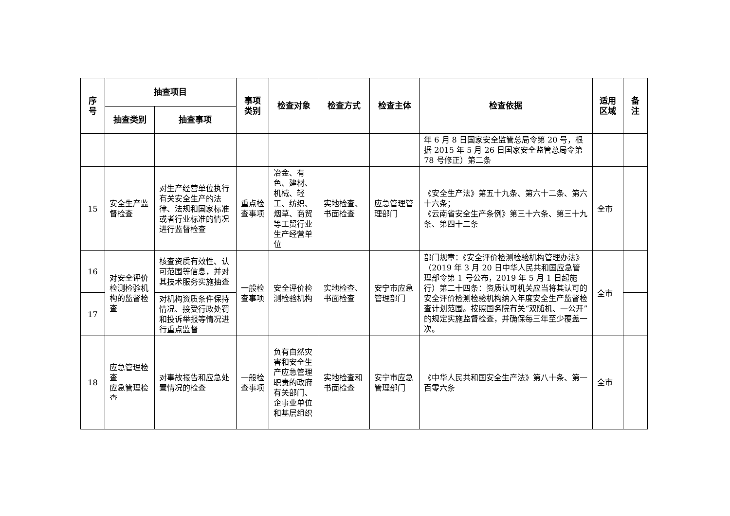| 序 号 | 抽查项目 | | 事项 类别 | 检查对象 | 检查方式 | 检查主体 | 检查依据 | 适用 区域 | 备 注 |
| --- | --- | --- | --- | --- | --- | --- | --- | --- | --- |
| | 抽查类别 | 抽查事项 | | | | | | | |
| | | | | | | | 年 6 月 8 日国家安全监管总局令第 20 号，根据 2015 年 5 月 26 日国家安全监管总局令第 78 号修正）第二条 | | |
| 15 | 安全生产监督检查 | 对生产经营单位执行有关安全生产的法律、法规和国家标准或者行业标准的情况进行监督检查 | 重点检查事项 | 冶金、有色、建材、机械、轻工、纺织、烟草、商贸等工贸行业生产经营单位 | 实地检查、书面检查 | 应急管理管理部门 | 《安全生产法》第五十九条、第六十二条、第六十六条； 《云南省安全生产条例》第三十六条、第三十九条、第四十二条 | 全市 | |
| 16 | 对安全评价检测检验机构的监督检查 | 核查资质有效性、认可范围等信息，并对其技术服务实施抽查 | 一般检查事项 | 安全评价检测检验机构 | 实地检查、书面检查 | 安宁市应急管理部门 | 部门规章：《安全评价检测检验机构管理办法》（2019 年 3 月 20 日中华人民共和国应急管理部令第 1 号公布，2019 年 5 月 1 日起施行）第二十四条：资质认可机关应当将其认可的安全评价检测检验机构纳入年度安全生产监督检查计划范围。按照国务院有关“双随机、一公开”的规定实施监督检查，并确保每三年至少覆盖一次。 | 全市 | |
| 17 | | 对机构资质条件保持情况、接受行政处罚和投诉举报等情况进行重点监督 | | | | | | | |
| 18 | 应急管理检查 应急管理检查 | 对事故报告和应急处置情况的检查 | 一般检查事项 | 负有自然灾害和安全生产应急管理职责的政府有关部门、企事业单位和基层组织 | 实地检查和书面检查 | 安宁市应急管理部门 | 《中华人民共和国安全生产法》第八十条、第一百零六条 | 全市 | |